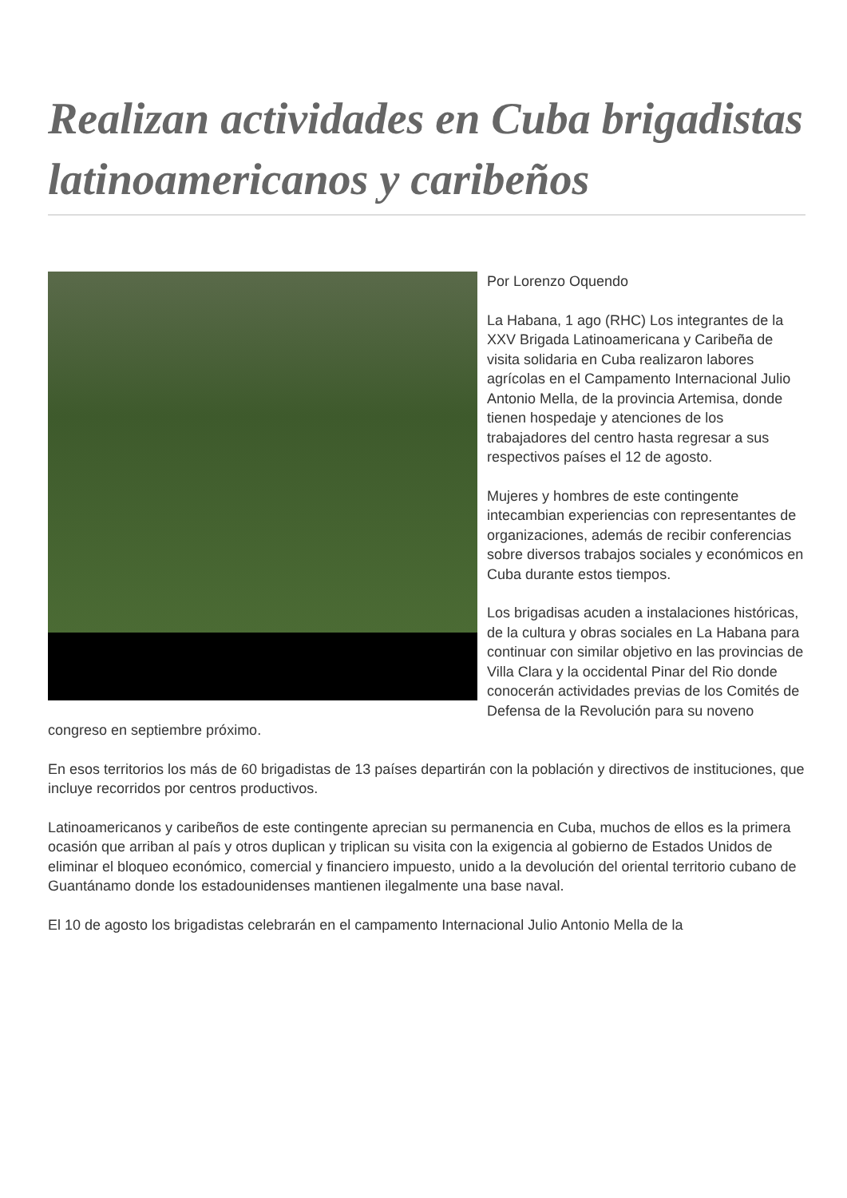Realizan actividades en Cuba brigadistas latinoamericanos y caribeños
Por Lorenzo Oquendo
La Habana, 1 ago (RHC) Los integrantes de la XXV Brigada Latinoamericana y Caribeña de visita solidaria en Cuba realizaron labores agrícolas en el Campamento Internacional Julio Antonio Mella, de la provincia Artemisa, donde tienen hospedaje y atenciones de los trabajadores del centro hasta regresar a sus respectivos países el 12 de agosto.
Mujeres y hombres de este contingente intecambian experiencias con representantes de organizaciones, además de recibir conferencias sobre diversos trabajos sociales y económicos en Cuba durante estos tiempos.
Los brigadisas acuden a instalaciones históricas, de la cultura y obras sociales en La Habana para continuar con similar objetivo en las provincias de Villa Clara y la occidental Pinar del Rio donde conocerán actividades previas de los Comités de Defensa de la Revolución para su noveno congreso en septiembre próximo.
En esos territorios los más de 60 brigadistas de 13 países departirán con la población y directivos de instituciones, que incluye recorridos por centros productivos.
Latinoamericanos y caribeños de este contingente aprecian su permanencia en Cuba, muchos de ellos es la primera ocasión que arriban al país y otros duplican y triplican su visita con la exigencia al gobierno de Estados Unidos de eliminar el bloqueo económico, comercial y financiero impuesto, unido a la devolución del oriental territorio cubano de Guantánamo donde los estadounidenses mantienen ilegalmente una base naval.
El 10 de agosto los brigadistas celebrarán en el campamento Internacional Julio Antonio Mella de la